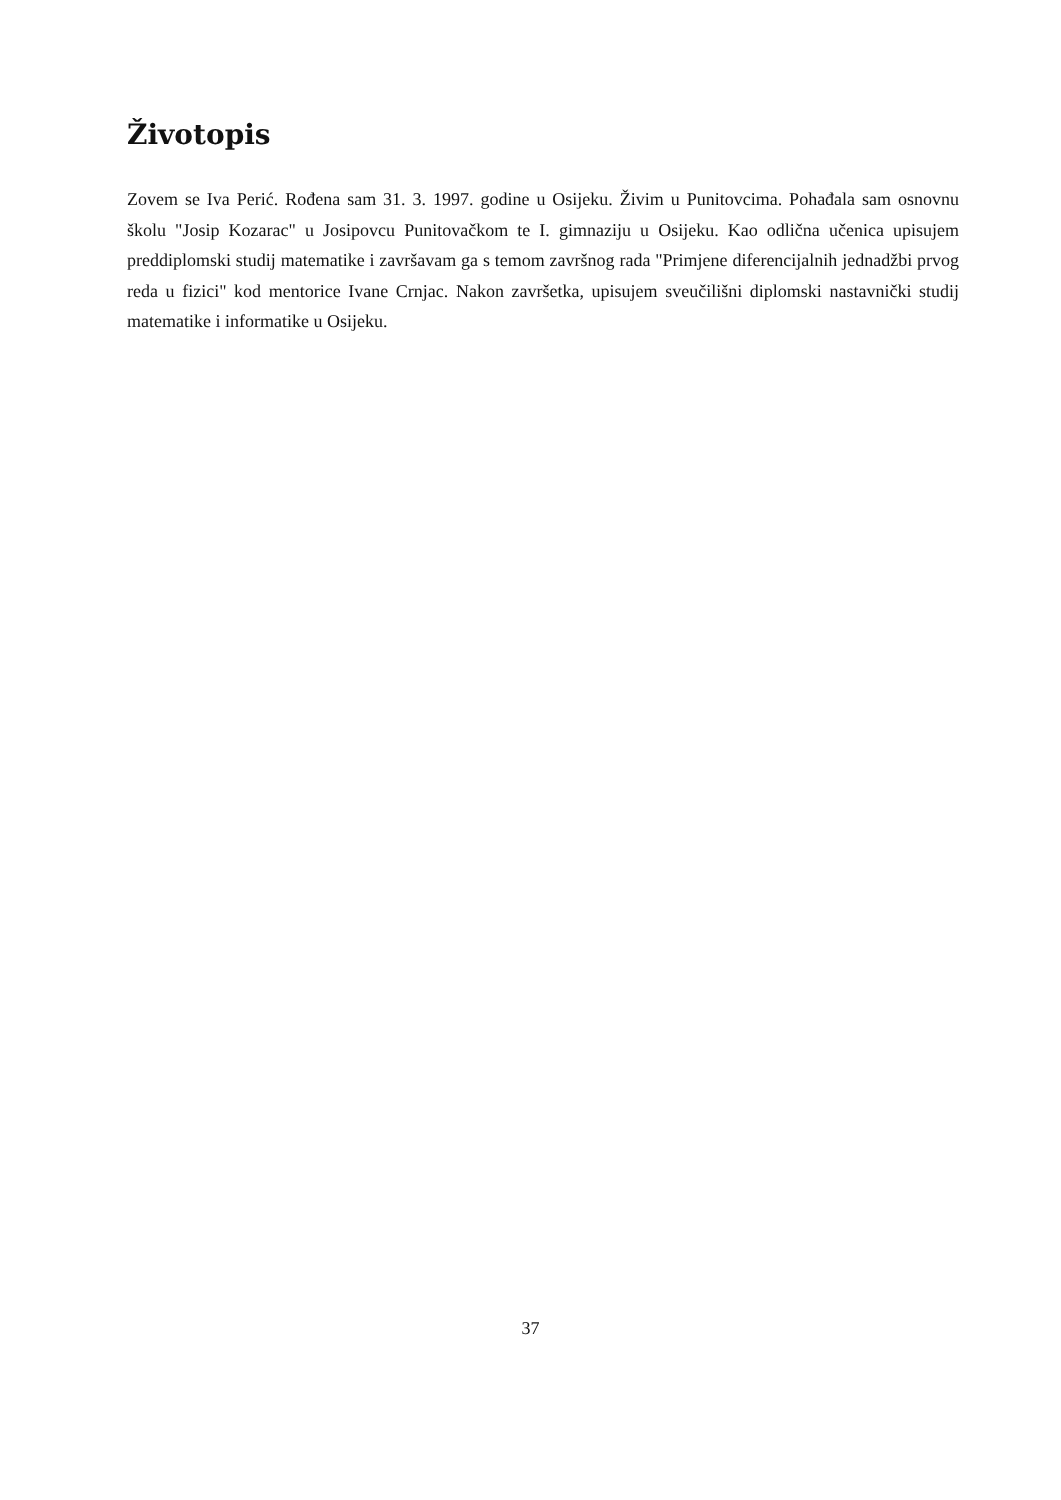Životopis
Zovem se Iva Perić. Rođena sam 31. 3. 1997. godine u Osijeku. Živim u Punitovcima. Pohađala sam osnovnu školu "Josip Kozarac" u Josipovcu Punitovačkom te I. gimnaziju u Osijeku. Kao odlična učenica upisujem preddiplomski studij matematike i završavam ga s temom završnog rada "Primjene diferencijalnih jednadžbi prvog reda u fizici" kod mentorice Ivane Crnjac. Nakon završetka, upisujem sveučilišni diplomski nastavnički studij matematike i informatike u Osijeku.
37